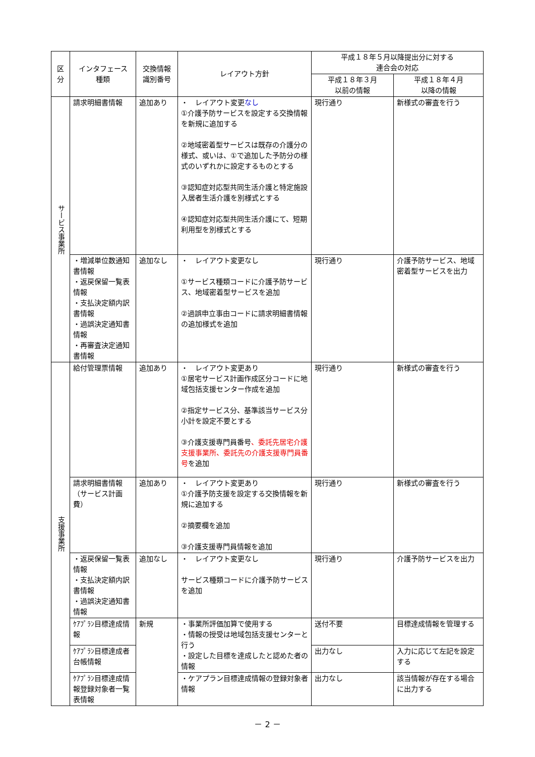| 区分 | インタフェース 種類 | 交換情報 識別番号 | レイアウト方針 | 平成１８年５月以降提出分に対する 連合会の対応 | |
| --- | --- | --- | --- | --- | --- |
| | | | | 平成１８年３月 以前の情報 | 平成１８年４月 以降の情報 |
| サービス事業所 | 請求明細書情報 | 追加あり | ・ レイアウト変更 なし ①介護予防サービスを設定する交換情報を新規に追加する ②地域密着型サービスは既存の介護分の様式、或いは、①で追加した予防分の様式のいずれかに設定するものとする ③認知症対応型共同生活介護と特定施設入居者生活介護を別様式とする ④認知症対応型共同生活介護にて、短期利用型を別様式とする | 現行通り | 新様式の審査を行う |
| | ・増減単位数通知書情報 ・返戻保留一覧表情報 ・支払決定額内訳書情報 ・過誤決定通知書情報 ・再審査決定通知書情報 | 追加なし | ・ レイアウト変更なし ①サービス種類コードに介護予防サービス、地域密着型サービスを追加 ②過誤申立事由コードに請求明細書情報の追加様式を追加 | 現行通り | 介護予防サービス、地域密着型サービスを出力 |
| 支援事業所 | 給付管理票情報 | 追加あり | ・ レイアウト変更あり ①居宅サービス計画作成区分コードに地域包括支援センター作成を追加 ②指定サービス分、基準該当サービス分小計を設定不要とする ③介護支援専門員番号 、委託先居宅介護支援事業所、委託先の介護支援専門員番号 を追加 | 現行通り | 新様式の審査を行う |
| | 請求明細書情報（サービス計画費） | 追加あり | ・ レイアウト変更あり ①介護予防支援を設定する交換情報を新規に追加する ②摘要欄を追加 ③介護支援専門員情報を追加 | 現行通り | 新様式の審査を行う |
| | ・返戻保留一覧表情報 ・支払決定額内訳書情報 ・過誤決定通知書情報 | 追加なし | ・ レイアウト変更なし サービス種類コードに介護予防サービスを追加 | 現行通り | 介護予防サービスを出力 |
| | ｹｱﾌﾟﾗﾝ目標達成情報 | 新規 | ・事業所評価加算で使用する ・情報の授受は地域包括支援センターと行う ・設定した目標を達成したと認めた者の情報 | 送付不要 | 目標達成情報を管理する |
| | ｹｱﾌﾟﾗﾝ目標達成者台帳情報 | | | 出力なし | 入力に応じて左記を設定する |
| | ｹｱﾌﾟﾗﾝ目標達成情報登録対象者一覧表情報 | | ・ケアプラン目標達成情報の登録対象者情報 | 出力なし | 該当情報が存在する場合に出力する |
－ 2 －